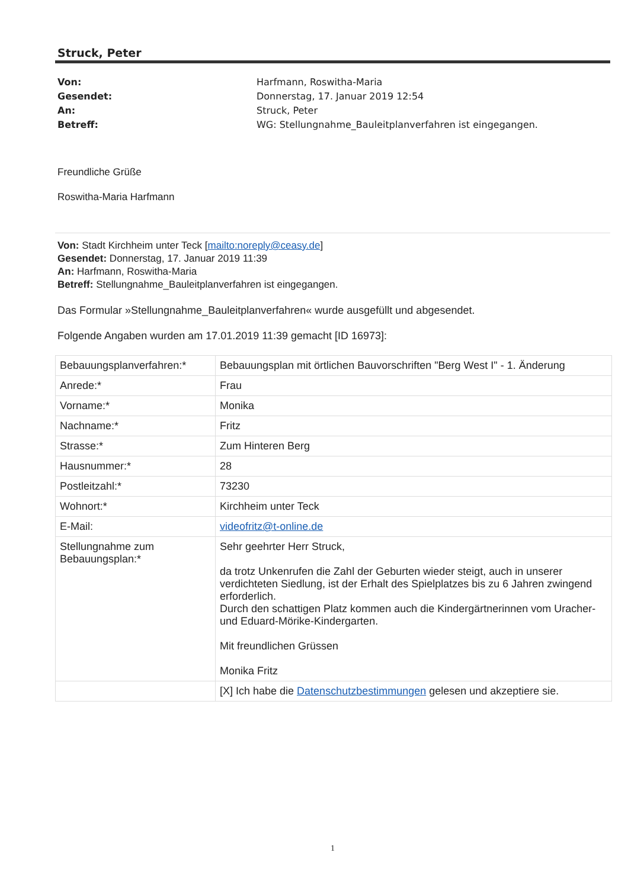Struck, Peter
Von: Harfmann, Roswitha-Maria
Gesendet: Donnerstag, 17. Januar 2019 12:54
An: Struck, Peter
Betreff: WG: Stellungnahme_Bauleitplanverfahren ist eingegangen.
Freundliche Grüße
Roswitha-Maria Harfmann
Von: Stadt Kirchheim unter Teck [mailto:noreply@ceasy.de]
Gesendet: Donnerstag, 17. Januar 2019 11:39
An: Harfmann, Roswitha-Maria
Betreff: Stellungnahme_Bauleitplanverfahren ist eingegangen.
Das Formular »Stellungnahme_Bauleitplanverfahren« wurde ausgefüllt und abgesendet.
Folgende Angaben wurden am 17.01.2019 11:39 gemacht [ID 16973]:
| Bebauungsplanverfahren:* | Bebauungsplan mit örtlichen Bauvorschriften "Berg West I" - 1. Änderung |
| Anrede:* | Frau |
| Vorname:* | Monika |
| Nachname:* | Fritz |
| Strasse:* | Zum Hinteren Berg |
| Hausnummer:* | 28 |
| Postleitzahl:* | 73230 |
| Wohnort:* | Kirchheim unter Teck |
| E-Mail: | videofritz@t-online.de |
| Stellungnahme zum Bebauungsplan:* | Sehr geehrter Herr Struck, da trotz Unkenrufen die Zahl der Geburten wieder steigt, auch in unserer verdichteten Siedlung, ist der Erhalt des Spielplatzes bis zu 6 Jahren zwingend erforderlich. Durch den schattigen Platz kommen auch die Kindergärtnerinnen vom Uracher- und Eduard-Mörike-Kindergarten. Mit freundlichen Grüssen Monika Fritz |
| | [X] Ich habe die Datenschutzbestimmungen gelesen und akzeptiere sie. |
1